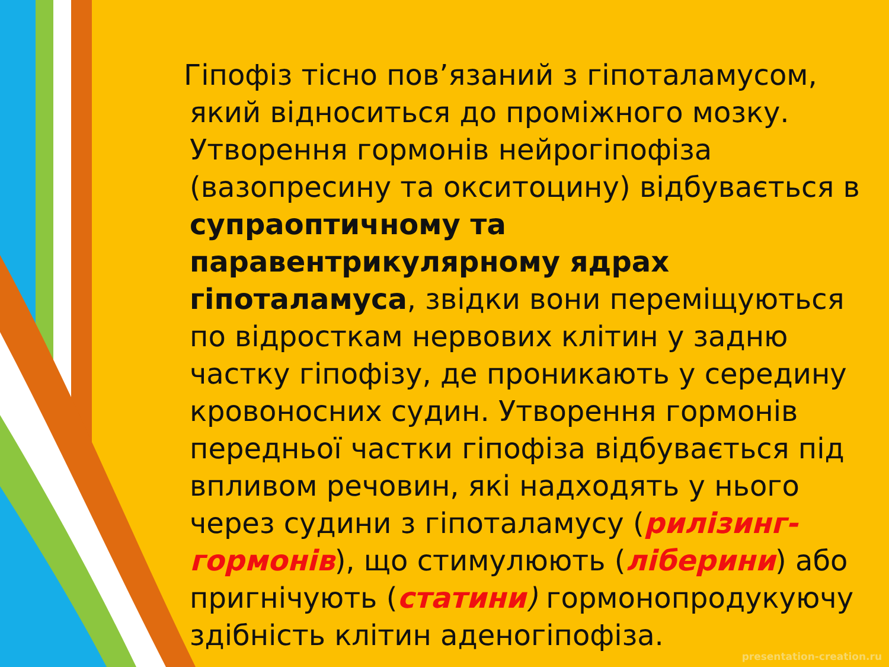Гіпофіз тісно пов’язаний з гіпоталамусом, який відноситься до проміжного мозку. Утворення гормонів нейрогіпофіза (вазопресину та окситоцину) відбувається в супраоптичному та паравентрикулярному ядрах гіпоталамуса, звідки вони переміщуються по відросткам нервових клітин у задню частку гіпофізу, де проникають у середину кровоносних судин. Утворення гормонів передньої частки гіпофіза відбувається під впливом речовин, які надходять у нього через судини з гіпоталамусу (рилізинг-гормонів), що стимулюють (ліберини) або пригнічують (статини) гормонопродукуючу здібність клітин аденогіпофіза.
presentation-creation.ru